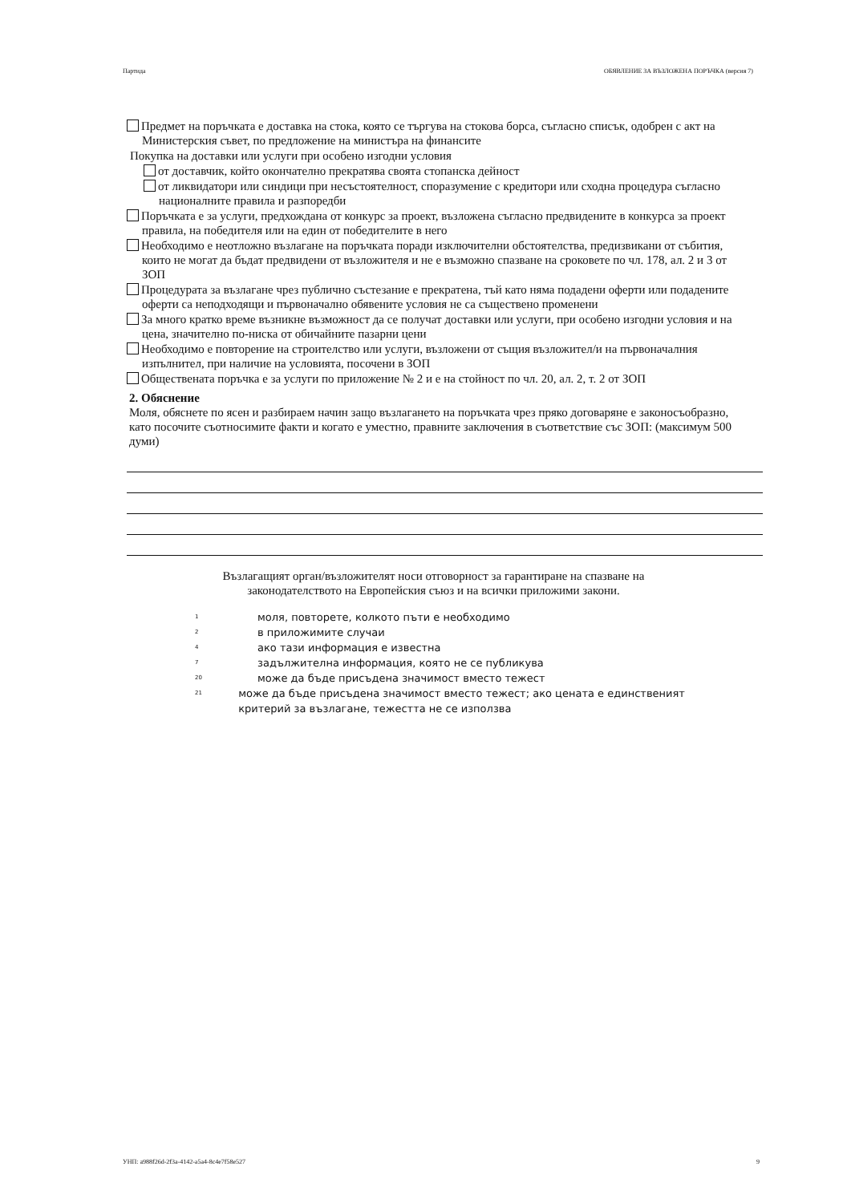Партида ОБЯВЛЕНИЕ ЗА ВЪЗЛОЖЕНА ПОРЪЧКА (версия 7)
Предмет на поръчката е доставка на стока, която се търгува на стокова борса, съгласно списък, одобрен с акт на Министерския съвет, по предложение на министъра на финансите
Покупка на доставки или услуги при особено изгодни условия
от доставчик, който окончателно прекратява своята стопанска дейност
от ликвидатори или синдици при несъстоятелност, споразумение с кредитори или сходна процедура съгласно националните правила и разпоредби
Поръчката е за услуги, предхождана от конкурс за проект, възложена съгласно предвидените в конкурса за проект правила, на победителя или на един от победителите в него
Необходимо е неотложно възлагане на поръчката поради изключителни обстоятелства, предизвикани от събития, които не могат да бъдат предвидени от възложителя и не е възможно спазване на сроковете по чл. 178, ал. 2 и 3 от ЗОП
Процедурата за възлагане чрез публично състезание е прекратена, тъй като няма подадени оферти или подадените оферти са неподходящи и първоначално обявените условия не са съществено променени
За много кратко време възникне възможност да се получат доставки или услуги, при особено изгодни условия и на цена, значително по-ниска от обичайните пазарни цени
Необходимо е повторение на строителство или услуги, възложени от същия възложител/и на първоначалния изпълнител, при наличие на условията, посочени в ЗОП
Обществената поръчка е за услуги по приложение № 2 и е на стойност по чл. 20, ал. 2, т. 2 от ЗОП
2. Обяснение
Моля, обяснете по ясен и разбираем начин защо възлагането на поръчката чрез пряко договаряне е законосъобразно, като посочите съотносимите факти и когато е уместно, правните заключения в съответствие със ЗОП: (максимум 500 думи)
Възлагащият орган/възложителят носи отговорност за гарантиране на спазване на
законодателството на Европейския съюз и на всички приложими закони.
<sup>1</sup> моля, повторете, колкото пъти е необходимо
<sup>2</sup> в приложимите случаи
<sup>4</sup> ако тази информация е известна
<sup>7</sup> задължителна информация, която не се публикува
<sup>20</sup> може да бъде присъдена значимост вместо тежест
<sup>21</sup> може да бъде присъдена значимост вместо тежест; ако цената е единственият критерий за възлагане, тежестта не се използва
УНП: a988f26d-2f3a-4142-a5a4-8c4e7f58e527 9